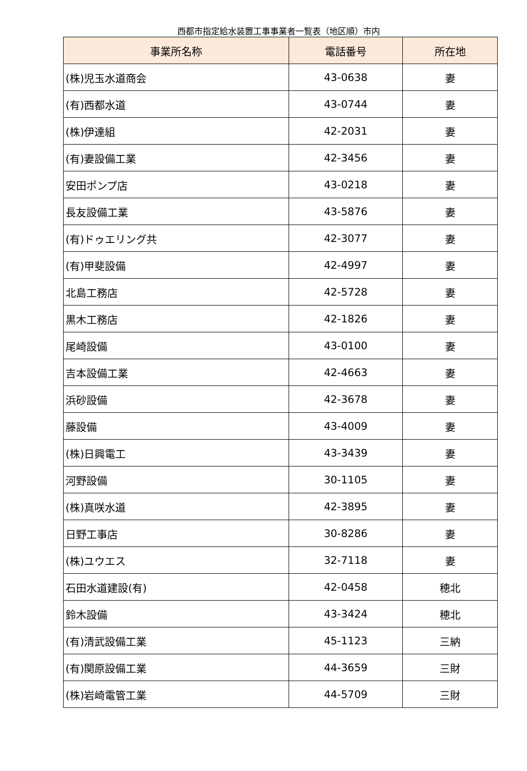西都市指定給水装置工事事業者一覧表（地区順）市内
| 事業所名称 | 電話番号 | 所在地 |
| --- | --- | --- |
| (株)児玉水道商会 | 43-0638 | 妻 |
| (有)西都水道 | 43-0744 | 妻 |
| (株)伊達組 | 42-2031 | 妻 |
| (有)妻設備工業 | 42-3456 | 妻 |
| 安田ポンプ店 | 43-0218 | 妻 |
| 長友設備工業 | 43-5876 | 妻 |
| (有)ドゥエリング共 | 42-3077 | 妻 |
| (有)甲斐設備 | 42-4997 | 妻 |
| 北島工務店 | 42-5728 | 妻 |
| 黒木工務店 | 42-1826 | 妻 |
| 尾崎設備 | 43-0100 | 妻 |
| 吉本設備工業 | 42-4663 | 妻 |
| 浜砂設備 | 42-3678 | 妻 |
| 藤設備 | 43-4009 | 妻 |
| (株)日興電工 | 43-3439 | 妻 |
| 河野設備 | 30-1105 | 妻 |
| (株)真咲水道 | 42-3895 | 妻 |
| 日野工事店 | 30-8286 | 妻 |
| (株)ユウエス | 32-7118 | 妻 |
| 石田水道建設(有) | 42-0458 | 穂北 |
| 鈴木設備 | 43-3424 | 穂北 |
| (有)清武設備工業 | 45-1123 | 三納 |
| (有)関原設備工業 | 44-3659 | 三財 |
| (株)岩崎電管工業 | 44-5709 | 三財 |